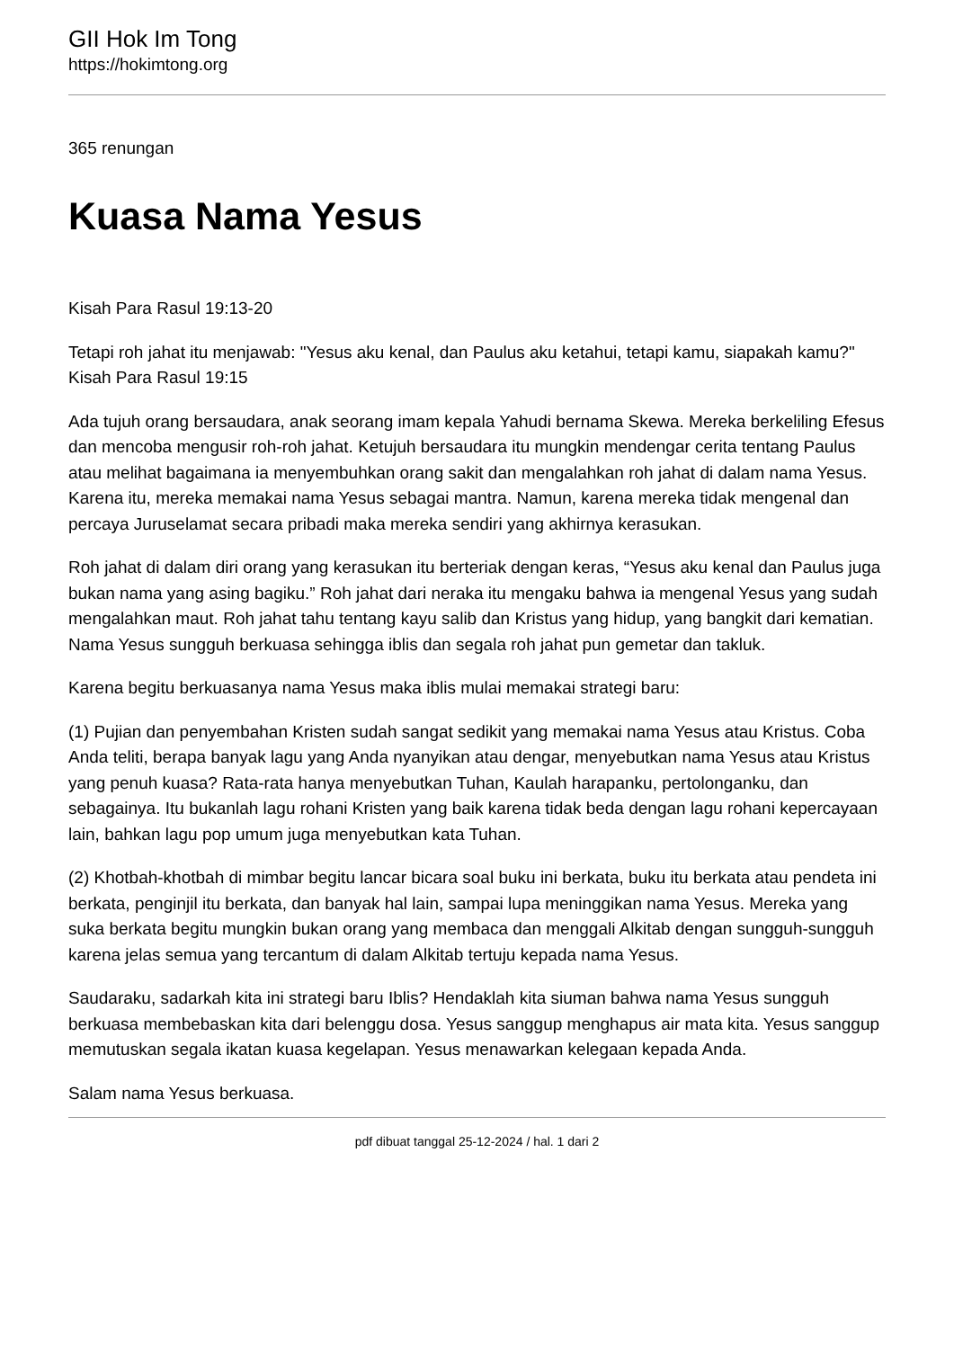GII Hok Im Tong
https://hokimtong.org
365 renungan
Kuasa Nama Yesus
Kisah Para Rasul 19:13-20
Tetapi roh jahat itu menjawab: "Yesus aku kenal, dan Paulus aku ketahui, tetapi kamu, siapakah kamu?" Kisah Para Rasul 19:15
Ada tujuh orang bersaudara, anak seorang imam kepala Yahudi bernama Skewa. Mereka berkeliling Efesus dan mencoba mengusir roh-roh jahat. Ketujuh bersaudara itu mungkin mendengar cerita tentang Paulus atau melihat bagaimana ia menyembuhkan orang sakit dan mengalahkan roh jahat di dalam nama Yesus. Karena itu, mereka memakai nama Yesus sebagai mantra. Namun, karena mereka tidak mengenal dan percaya Juruselamat secara pribadi maka mereka sendiri yang akhirnya kerasukan.
Roh jahat di dalam diri orang yang kerasukan itu berteriak dengan keras, “Yesus aku kenal dan Paulus juga bukan nama yang asing bagiku.” Roh jahat dari neraka itu mengaku bahwa ia mengenal Yesus yang sudah mengalahkan maut. Roh jahat tahu tentang kayu salib dan Kristus yang hidup, yang bangkit dari kematian. Nama Yesus sungguh berkuasa sehingga iblis dan segala roh jahat pun gemetar dan takluk.
Karena begitu berkuasanya nama Yesus maka iblis mulai memakai strategi baru:
(1) Pujian dan penyembahan Kristen sudah sangat sedikit yang memakai nama Yesus atau Kristus. Coba Anda teliti, berapa banyak lagu yang Anda nyanyikan atau dengar, menyebutkan nama Yesus atau Kristus yang penuh kuasa? Rata-rata hanya menyebutkan Tuhan, Kaulah harapanku, pertolonganku, dan sebagainya. Itu bukanlah lagu rohani Kristen yang baik karena tidak beda dengan lagu rohani kepercayaan lain, bahkan lagu pop umum juga menyebutkan kata Tuhan.
(2) Khotbah-khotbah di mimbar begitu lancar bicara soal buku ini berkata, buku itu berkata atau pendeta ini berkata, penginjil itu berkata, dan banyak hal lain, sampai lupa meninggikan nama Yesus. Mereka yang suka berkata begitu mungkin bukan orang yang membaca dan menggali Alkitab dengan sungguh-sungguh karena jelas semua yang tercantum di dalam Alkitab tertuju kepada nama Yesus.
Saudaraku, sadarkah kita ini strategi baru Iblis? Hendaklah kita siuman bahwa nama Yesus sungguh berkuasa membebaskan kita dari belenggu dosa. Yesus sanggup menghapus air mata kita. Yesus sanggup memutuskan segala ikatan kuasa kegelapan. Yesus menawarkan kelegaan kepada Anda.
Salam nama Yesus berkuasa.
pdf dibuat tanggal 25-12-2024 / hal. 1 dari 2